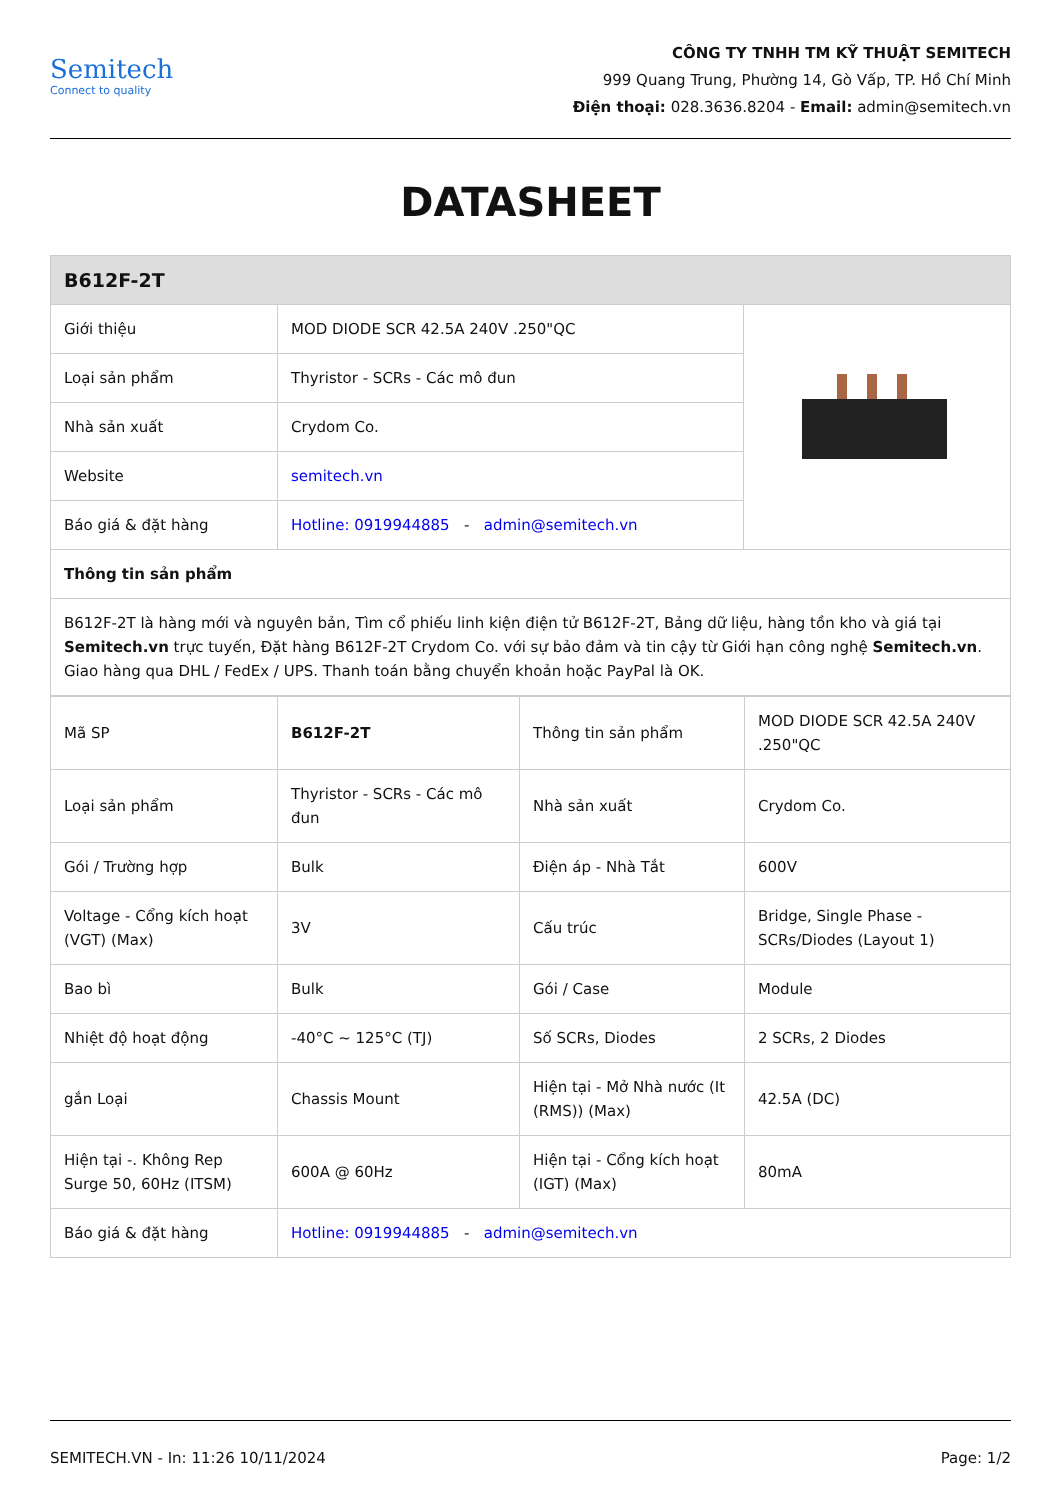Semitech
Connect to quality
CÔNG TY TNHH TM KỸ THUẬT SEMITECH
999 Quang Trung, Phường 14, Gò Vấp, TP. Hồ Chí Minh
Điện thoại: 028.3636.8204 - Email: admin@semitech.vn
DATASHEET
| B612F-2T | | |
| --- | --- | --- |
| Giới thiệu | MOD DIODE SCR 42.5A 240V .250"QC | |
| Loại sản phẩm | Thyristor - SCRs - Các mô đun | |
| Nhà sản xuất | Crydom Co. | |
| Website | semitech.vn | |
| Báo giá & đặt hàng | Hotline: 0919944885 - admin@semitech.vn | |
| Thông tin sản phẩm | | |
| B612F-2T là hàng mới và nguyên bản, Tìm cổ phiếu linh kiện điện tử B612F-2T, Bảng dữ liệu, hàng tồn kho và giá tại Semitech.vn trực tuyến, Đặt hàng B612F-2T Crydom Co. với sự bảo đảm và tin cậy từ Giới hạn công nghệ Semitech.vn . Giao hàng qua DHL / FedEx / UPS. Thanh toán bằng chuyển khoản hoặc PayPal là OK. | | |
| Mã SP | B612F-2T | Thông tin sản phẩm | MOD DIODE SCR 42.5A 240V .250"QC |
| Loại sản phẩm | Thyristor - SCRs - Các mô đun | Nhà sản xuất | Crydom Co. |
| Gói / Trường hợp | Bulk | Điện áp - Nhà Tắt | 600V |
| Voltage - Cổng kích hoạt (VGT) (Max) | 3V | Cấu trúc | Bridge, Single Phase - SCRs/Diodes (Layout 1) |
| Bao bì | Bulk | Gói / Case | Module |
| Nhiệt độ hoạt động | -40°C ~ 125°C (TJ) | Số SCRs, Diodes | 2 SCRs, 2 Diodes |
| gắn Loại | Chassis Mount | Hiện tại - Mở Nhà nước (It (RMS)) (Max) | 42.5A (DC) |
| Hiện tại -. Không Rep Surge 50, 60Hz (ITSM) | 600A @ 60Hz | Hiện tại - Cổng kích hoạt (IGT) (Max) | 80mA |
| Báo giá & đặt hàng | Hotline: 0919944885 - admin@semitech.vn | | |
SEMITECH.VN - In: 11:26 10/11/2024 Page: 1/2